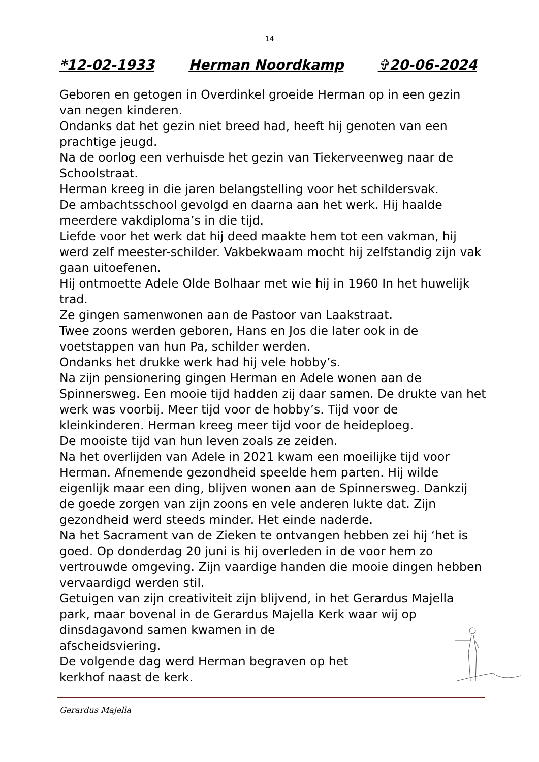14
*12-02-1933 Herman Noordkamp ✞20-06-2024
Geboren en getogen in Overdinkel groeide Herman op in een gezin van negen kinderen.
Ondanks dat het gezin niet breed had, heeft hij genoten van een prachtige jeugd.
Na de oorlog een verhuisde het gezin van Tiekerveenweg naar de Schoolstraat.
Herman kreeg in die jaren belangstelling voor het schildersvak.
De ambachtsschool gevolgd en daarna aan het werk. Hij haalde meerdere vakdiploma’s in die tijd.
Liefde voor het werk dat hij deed maakte hem tot een vakman, hij werd zelf meester-schilder. Vakbekwaam mocht hij zelfstandig zijn vak gaan uitoefenen.
Hij ontmoette Adele Olde Bolhaar met wie hij in 1960 In het huwelijk trad.
Ze gingen samenwonen aan de Pastoor van Laakstraat.
Twee zoons werden geboren, Hans en Jos die later ook in de voetstappen van hun Pa, schilder werden.
Ondanks het drukke werk had hij vele hobby’s.
Na zijn pensionering gingen Herman en Adele wonen aan de Spinnersweg. Een mooie tijd hadden zij daar samen. De drukte van het werk was voorbij. Meer tijd voor de hobby’s. Tijd voor de kleinkinderen. Herman kreeg meer tijd voor de heideploeg.
De mooiste tijd van hun leven zoals ze zeiden.
Na het overlijden van Adele in 2021 kwam een moeilijke tijd voor Herman. Afnemende gezondheid speelde hem parten. Hij wilde eigenlijk maar een ding, blijven wonen aan de Spinnersweg. Dankzij de goede zorgen van zijn zoons en vele anderen lukte dat. Zijn gezondheid werd steeds minder. Het einde naderde.
Na het Sacrament van de Zieken te ontvangen hebben zei hij ‘het is goed. Op donderdag 20 juni is hij overleden in de voor hem zo vertrouwde omgeving. Zijn vaardige handen die mooie dingen hebben vervaardigd werden stil.
Getuigen van zijn creativiteit zijn blijvend, in het Gerardus Majella park, maar bovenal in de Gerardus Majella Kerk waar wij op dinsdagavond samen kwamen in de
afscheidsviering.
De volgende dag werd Herman begraven op het
kerkhof naast de kerk.
Gerardus Majella